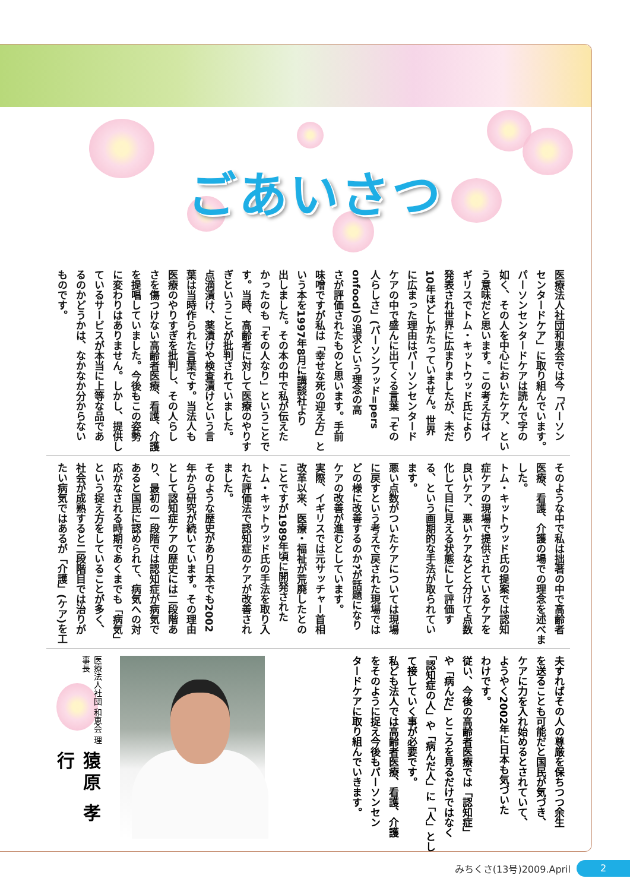ごあいさつ
医療法人社団和恵会では今「パーソン
センタードケア」に取り組んでいます。
パーソンセンタードケアは読んで字の
如く、その人を中心においたケア、とい
う意味だと思います。この考え方はイ
ギリスでトム・キットウッド氏により
発表され世界に広まりましたが、未だ
10年ほどしかたっていません。世界
に広まった理由はパーソンセンタード
ケアの中で盛んに出てくる言葉「その
人らしさ」(パーソンフッド=pers
onfood)の追求という理念の高
さが評価されたものと思います。手前
味噌ですが私は「幸せな死の迎え方」と
いう本を1997年8月に講談社より
出しました。その本の中で私が伝えた
かったのも「その人なり」ということで
す。当時、高齢者に対して医療のやりす
ぎということが批判されていました。
点滴漬け、薬漬けや検査漬けという言
葉は当時作られた言葉です。当法人も
医療のやりすぎを批判し、その人らし
さを傷つけない高齢者医療、看護、介護
を提唱していました。今後もこの姿勢
に変わりはありません。しかし、提供し
ているサービスが本当に上等な品であ
るのかどうかは、なかなか分からない
ものです。
そのような中で私は拙著の中で高齢者
医療、看護、介護の場での理念を述べま
した。
トム・キットウッド氏の提案では認知
症ケアの現場で提供されているケアを
良いケア、悪いケアなどと分けて点数
化して目に見える状態にして評価す
る、という画期的な手法が取られてい
ます。
悪い点数がついたケアについては現場
に戻すという考えで戻された現場では
どの様に改善するのか?が話題になり
ケアの改善が進むとしています。
実際、イギリスでは元サッチャー首相
改革以来、医療・福祉が荒廃したとの
ことですが1989年頃に開発された
トム・キットウッド氏の手法を取り入
れた評価法で認知症のケアが改善され
ました。
そのような歴史があり日本でも2002
年から研究が続いています。その理由
として認知症ケアの歴史には二段階あ
り、最初の一段階では認知症が病気で
あると国民に認められて、病気への対
応がなされる時期であくまでも「病気」
という捉え方をしていることが多く、
社会が成熟すると二段階目では治りが
たい病気ではあるが「介護」(ケア)を工
夫すればその人の尊厳を保ちつつ余生
を送ることも可能だと国民が気づき、
ケアに力を入れ始めるとされていて、
ようやく2002年に日本も気づいた
わけです。
従い、今後の高齢者医療では「認知症」
や「病んだ」ところを見るだけではなく
「認知症の人」や「病んだ人」に「人」とし
て接していく事が必要です。
私ども法人では高齢者医療、看護、介護
をそのように捉え今後もパーソンセン
タードケアに取り組んでいきます。
医療法人社団 和恵会 理事長 猿原 孝行
みちくさ(13号)2009.April 2